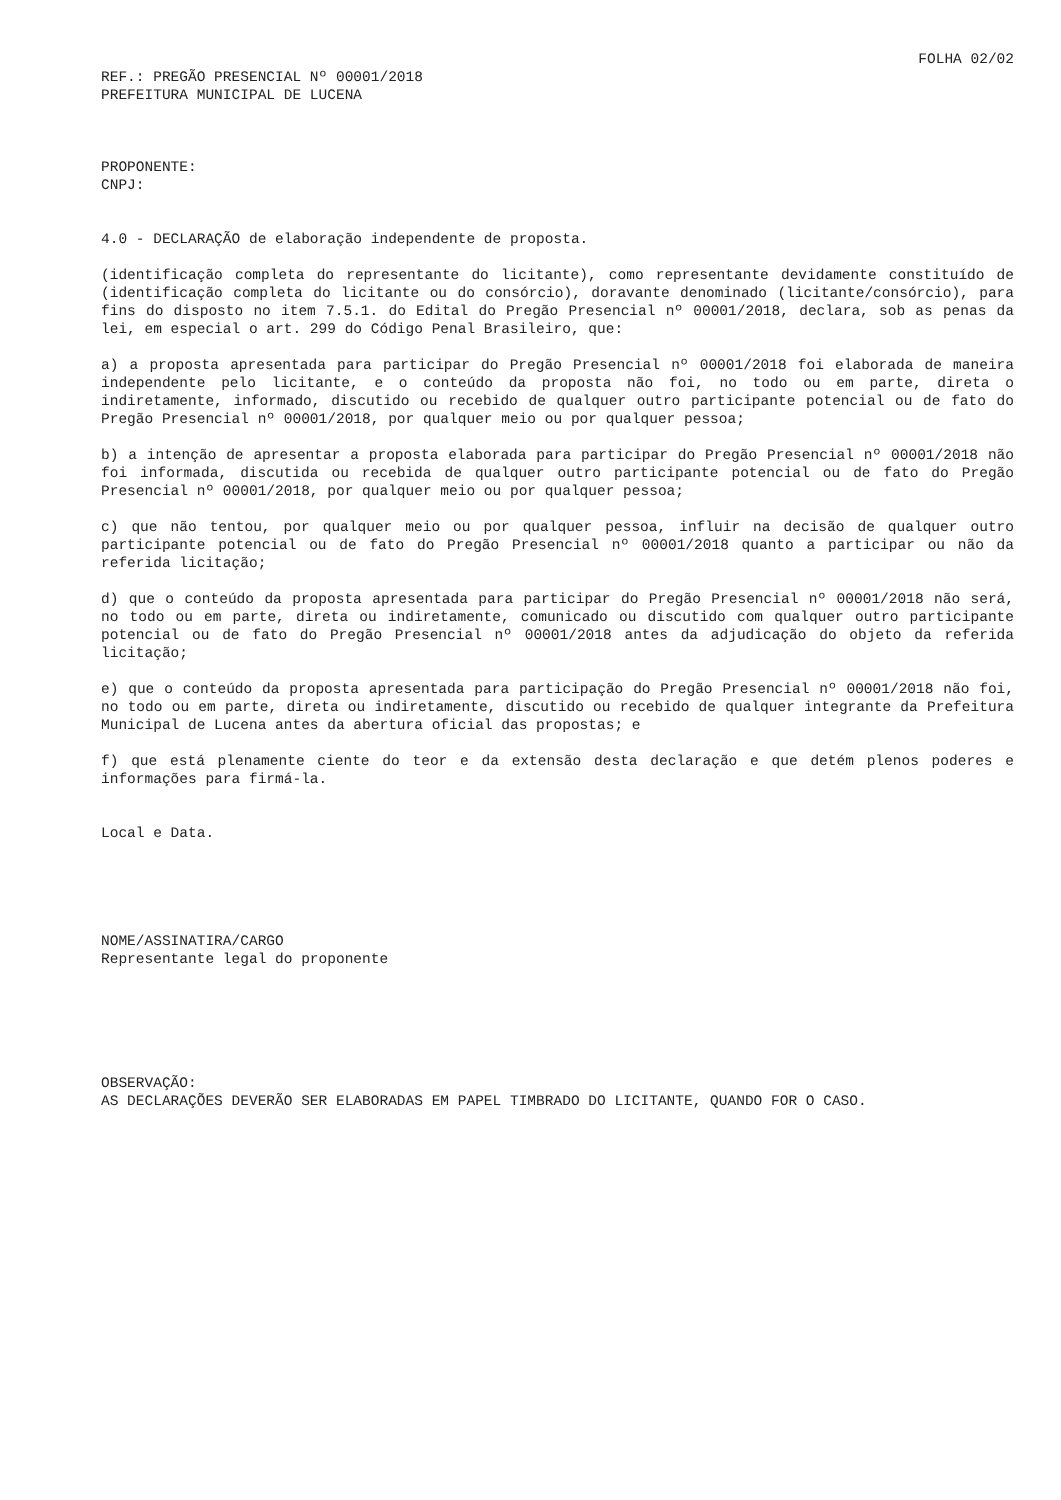FOLHA 02/02
REF.: PREGÃO PRESENCIAL Nº 00001/2018
PREFEITURA MUNICIPAL DE LUCENA
PROPONENTE:
CNPJ:
4.0 - DECLARAÇÃO de elaboração independente de proposta.
(identificação completa do representante do licitante), como representante devidamente constituído de (identificação completa do licitante ou do consórcio), doravante denominado (licitante/consórcio), para fins do disposto no item 7.5.1. do Edital do Pregão Presencial nº 00001/2018, declara, sob as penas da lei, em especial o art. 299 do Código Penal Brasileiro, que:
a) a proposta apresentada para participar do Pregão Presencial nº 00001/2018 foi elaborada de maneira independente pelo licitante, e o conteúdo da proposta não foi, no todo ou em parte, direta o indiretamente, informado, discutido ou recebido de qualquer outro participante potencial ou de fato do Pregão Presencial nº 00001/2018, por qualquer meio ou por qualquer pessoa;
b) a intenção de apresentar a proposta elaborada para participar do Pregão Presencial nº 00001/2018 não foi informada, discutida ou recebida de qualquer outro participante potencial ou de fato do Pregão Presencial nº 00001/2018, por qualquer meio ou por qualquer pessoa;
c) que não tentou, por qualquer meio ou por qualquer pessoa, influir na decisão de qualquer outro participante potencial ou de fato do Pregão Presencial nº 00001/2018 quanto a participar ou não da referida licitação;
d) que o conteúdo da proposta apresentada para participar do Pregão Presencial nº 00001/2018 não será, no todo ou em parte, direta ou indiretamente, comunicado ou discutido com qualquer outro participante potencial ou de fato do Pregão Presencial nº 00001/2018 antes da adjudicação do objeto da referida licitação;
e) que o conteúdo da proposta apresentada para participação do Pregão Presencial nº 00001/2018 não foi, no todo ou em parte, direta ou indiretamente, discutido ou recebido de qualquer integrante da Prefeitura Municipal de Lucena antes da abertura oficial das propostas; e
f) que está plenamente ciente do teor e da extensão desta declaração e que detém plenos poderes e informações para firmá-la.
Local e Data.
NOME/ASSINATIRA/CARGO
Representante legal do proponente
OBSERVAÇÃO:
AS DECLARAÇÕES DEVERÃO SER ELABORADAS EM PAPEL TIMBRADO DO LICITANTE, QUANDO FOR O CASO.